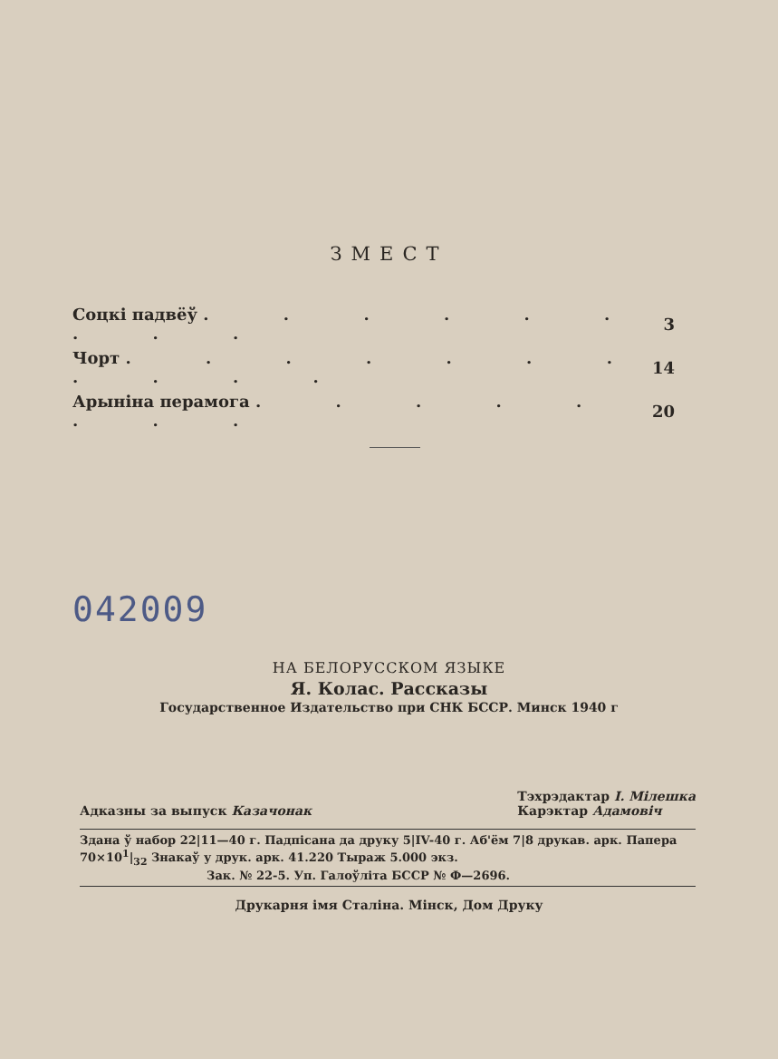ЗМЕСТ
| Соцкі падвёў . . . . . . . . . | 3 |
| Чорт . . . . . . . . . . . | 14 |
| Арыніна перамога . . . . . . . . | 20 |
042009
НА БЕЛОРУССКОМ ЯЗЫКЕ
Я. Колас. Рассказы
Государственное Издательство при СНК БССР. Минск 1940 г
Адказны за выпуск Казачонак
Тэхрэдактар І. Мілешка
Карэктар Адамовіч
Здана ў набор 22|11—40 г. Падпісана да друку 5|IV-40 г. Аб'ём 7|8 друкав. арк. Папера 70×10<sup>1</sup>|<sub>32</sub> Знакаў у друк. арк. 41.220 Тыраж 5.000 экз.
Зак. № 22-5. Уп. Галоўліта БССР № Ф—2696.
Друкарня імя Сталіна. Мінск, Дом Друку